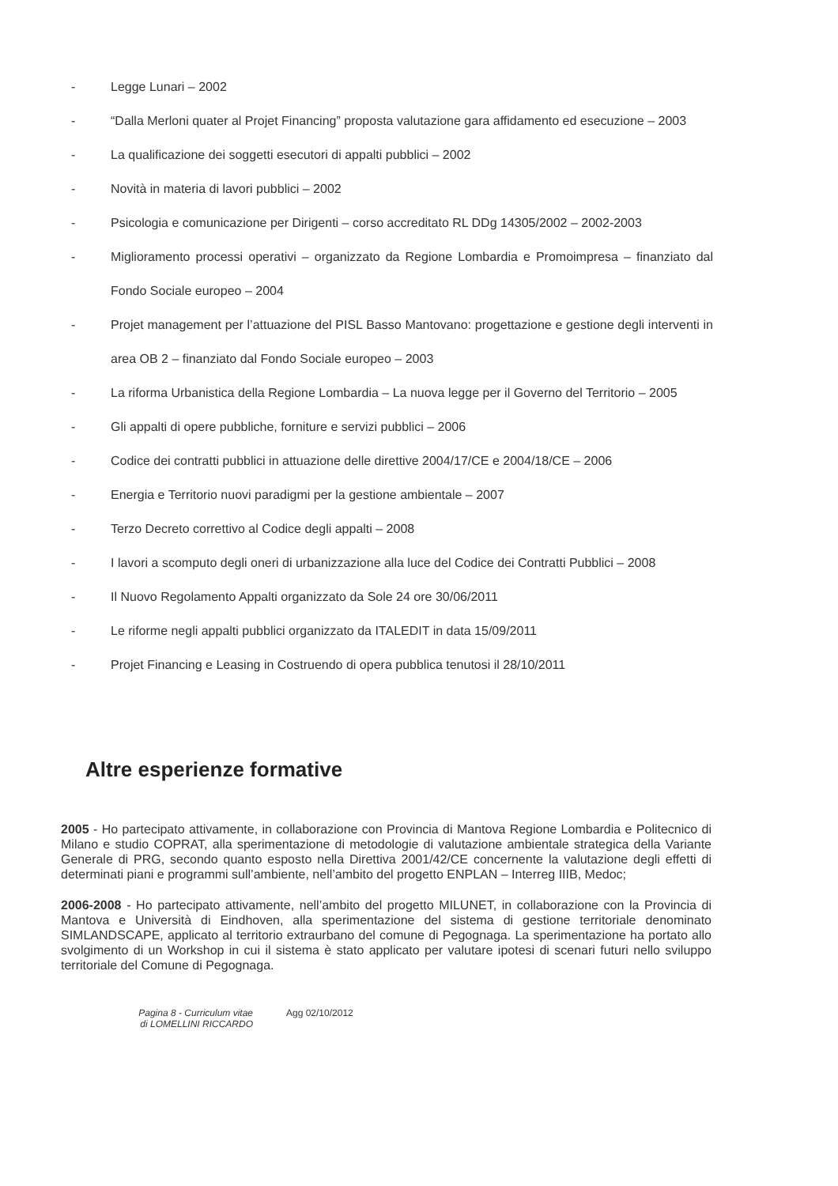- Legge Lunari – 2002
- “Dalla Merloni quater al Projet Financing” proposta valutazione gara affidamento ed esecuzione – 2003
- La qualificazione dei soggetti esecutori di appalti pubblici – 2002
- Novità in materia di lavori pubblici – 2002
- Psicologia e comunicazione per Dirigenti – corso accreditato RL DDg 14305/2002 – 2002-2003
- Miglioramento processi operativi – organizzato da Regione Lombardia e Promoimpresa – finanziato dal Fondo Sociale europeo – 2004
- Projet management per l’attuazione del PISL Basso Mantovano: progettazione e gestione degli interventi in area OB 2 – finanziato dal Fondo Sociale europeo – 2003
- La riforma Urbanistica della Regione Lombardia – La nuova legge per il Governo del Territorio – 2005
- Gli appalti di opere pubbliche, forniture e servizi pubblici – 2006
- Codice dei contratti pubblici in attuazione delle direttive 2004/17/CE e 2004/18/CE – 2006
- Energia e Territorio nuovi paradigmi per la gestione ambientale – 2007
- Terzo Decreto correttivo al Codice degli appalti – 2008
- I lavori a scomputo degli oneri di urbanizzazione alla luce del Codice dei Contratti Pubblici – 2008
- Il Nuovo Regolamento Appalti organizzato da Sole 24 ore 30/06/2011
- Le riforme negli appalti pubblici organizzato da ITALEDIT in data 15/09/2011
- Projet Financing e Leasing in Costruendo di opera pubblica tenutosi il 28/10/2011
Altre esperienze formative
2005 - Ho partecipato attivamente, in collaborazione con Provincia di Mantova Regione Lombardia e Politecnico di Milano e studio COPRAT, alla sperimentazione di metodologie di valutazione ambientale strategica della Variante Generale di PRG, secondo quanto esposto nella Direttiva 2001/42/CE concernente la valutazione degli effetti di determinati piani e programmi sull’ambiente, nell’ambito del progetto ENPLAN – Interreg IIIB, Medoc;
2006-2008 - Ho partecipato attivamente, nell’ambito del progetto MILUNET, in collaborazione con la Provincia di Mantova e Università di Eindhoven, alla sperimentazione del sistema di gestione territoriale denominato SIMLANDSCAPE, applicato al territorio extraurbano del comune di Pegognaga. La sperimentazione ha portato allo svolgimento di un Workshop in cui il sistema è stato applicato per valutare ipotesi di scenari futuri nello sviluppo territoriale del Comune di Pegognaga.
Pagina 8 - Curriculum vitae di LOMELLINI RICCARDO Agg 02/10/2012